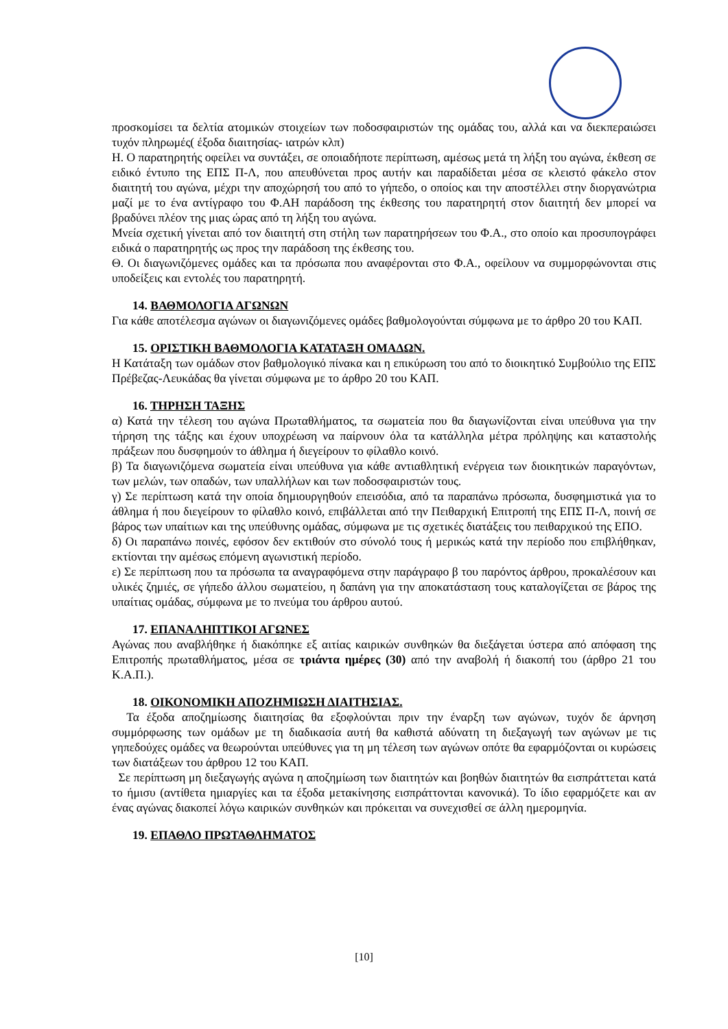προσκομίσει τα δελτία ατομικών στοιχείων των ποδοσφαιριστών της ομάδας του, αλλά και να διεκπεραιώσει τυχόν πληρωμές( έξοδα διαιτησίας- ιατρών κλπ)
Η. Ο παρατηρητής οφείλει να συντάξει, σε οποιαδήποτε περίπτωση, αμέσως μετά τη λήξη του αγώνα, έκθεση σε ειδικό έντυπο της ΕΠΣ Π-Λ, που απευθύνεται προς αυτήν και παραδίδεται μέσα σε κλειστό φάκελο στον διαιτητή του αγώνα, μέχρι την αποχώρησή του από το γήπεδο, ο οποίος και την αποστέλλει στην διοργανώτρια μαζί με το ένα αντίγραφο του Φ.ΑΗ παράδοση της έκθεσης του παρατηρητή στον διαιτητή δεν μπορεί να βραδύνει πλέον της μιας ώρας από τη λήξη του αγώνα.
Μνεία σχετική γίνεται από τον διαιτητή στη στήλη των παρατηρήσεων του Φ.Α., στο οποίο και προσυπογράφει ειδικά ο παρατηρητής ως προς την παράδοση της έκθεσης του.
Θ. Οι διαγωνιζόμενες ομάδες και τα πρόσωπα που αναφέρονται στο Φ.Α., οφείλουν να συμμορφώνονται στις υποδείξεις και εντολές του παρατηρητή.
14. ΒΑΘΜΟΛΟΓΙΑ ΑΓΩΝΩΝ
Για κάθε αποτέλεσμα αγώνων οι διαγωνιζόμενες ομάδες βαθμολογούνται σύμφωνα με το άρθρο 20 του ΚΑΠ.
15. ΟΡΙΣΤΙΚΗ ΒΑΘΜΟΛΟΓΙΑ ΚΑΤΑΤΑΞΗ ΟΜΑΔΩΝ.
Η Κατάταξη των ομάδων στον βαθμολογικό πίνακα και η επικύρωση του από το διοικητικό Συμβούλιο της ΕΠΣ Πρέβεζας-Λευκάδας θα γίνεται σύμφωνα με το άρθρο 20 του ΚΑΠ.
16. ΤΗΡΗΣΗ ΤΑΞΗΣ
α) Κατά την τέλεση του αγώνα Πρωταθλήματος, τα σωματεία που θα διαγωνίζονται είναι υπεύθυνα για την τήρηση της τάξης και έχουν υποχρέωση να παίρνουν όλα τα κατάλληλα μέτρα πρόληψης και καταστολής πράξεων που δυσφημούν το άθλημα ή διεγείρουν το φίλαθλο κοινό.
β) Τα διαγωνιζόμενα σωματεία είναι υπεύθυνα για κάθε αντιαθλητική ενέργεια των διοικητικών παραγόντων, των μελών, των οπαδών, των υπαλλήλων και των ποδοσφαιριστών τους.
γ) Σε περίπτωση κατά την οποία δημιουργηθούν επεισόδια, από τα παραπάνω πρόσωπα, δυσφημιστικά για το άθλημα ή που διεγείρουν το φίλαθλο κοινό, επιβάλλεται από την Πειθαρχική Επιτροπή της ΕΠΣ Π-Λ, ποινή σε βάρος των υπαίτιων και της υπεύθυνης ομάδας, σύμφωνα με τις σχετικές διατάξεις του πειθαρχικού της ΕΠΟ.
δ) Οι παραπάνω ποινές, εφόσον δεν εκτιθούν στο σύνολό τους ή μερικώς κατά την περίοδο που επιβλήθηκαν, εκτίονται την αμέσως επόμενη αγωνιστική περίοδο.
ε) Σε περίπτωση που τα πρόσωπα τα αναγραφόμενα στην παράγραφο β του παρόντος άρθρου, προκαλέσουν και υλικές ζημιές, σε γήπεδο άλλου σωματείου, η δαπάνη για την αποκατάσταση τους καταλογίζεται σε βάρος της υπαίτιας ομάδας, σύμφωνα με το πνεύμα του άρθρου αυτού.
17. ΕΠΑΝΑΛΗΠΤΙΚΟΙ ΑΓΩΝΕΣ
Αγώνας που αναβλήθηκε ή διακόπηκε εξ αιτίας καιρικών συνθηκών θα διεξάγεται ύστερα από απόφαση της Επιτροπής πρωταθλήματος, μέσα σε τριάντα ημέρες (30) από την αναβολή ή διακοπή του (άρθρο 21 του Κ.Α.Π.).
18. ΟΙΚΟΝΟΜΙΚΗ ΑΠΟΖΗΜΙΩΣΗ ΔΙΑΙΤΗΣΙΑΣ.
Τα έξοδα αποζημίωσης διαιτησίας θα εξοφλούνται πριν την έναρξη των αγώνων, τυχόν δε άρνηση συμμόρφωσης των ομάδων με τη διαδικασία αυτή θα καθιστά αδύνατη τη διεξαγωγή των αγώνων με τις γηπεδούχες ομάδες να θεωρούνται υπεύθυνες για τη μη τέλεση των αγώνων οπότε θα εφαρμόζονται οι κυρώσεις των διατάξεων του άρθρου 12 του ΚΑΠ.
Σε περίπτωση μη διεξαγωγής αγώνα η αποζημίωση των διαιτητών και βοηθών διαιτητών θα εισπράττεται κατά το ήμισυ (αντίθετα ημιαργίες και τα έξοδα μετακίνησης εισπράττονται κανονικά). Το ίδιο εφαρμόζετε και αν ένας αγώνας διακοπεί λόγω καιρικών συνθηκών και πρόκειται να συνεχισθεί σε άλλη ημερομηνία.
19. ΕΠΑΘΛΟ ΠΡΩΤΑΘΛΗΜΑΤΟΣ
[10]